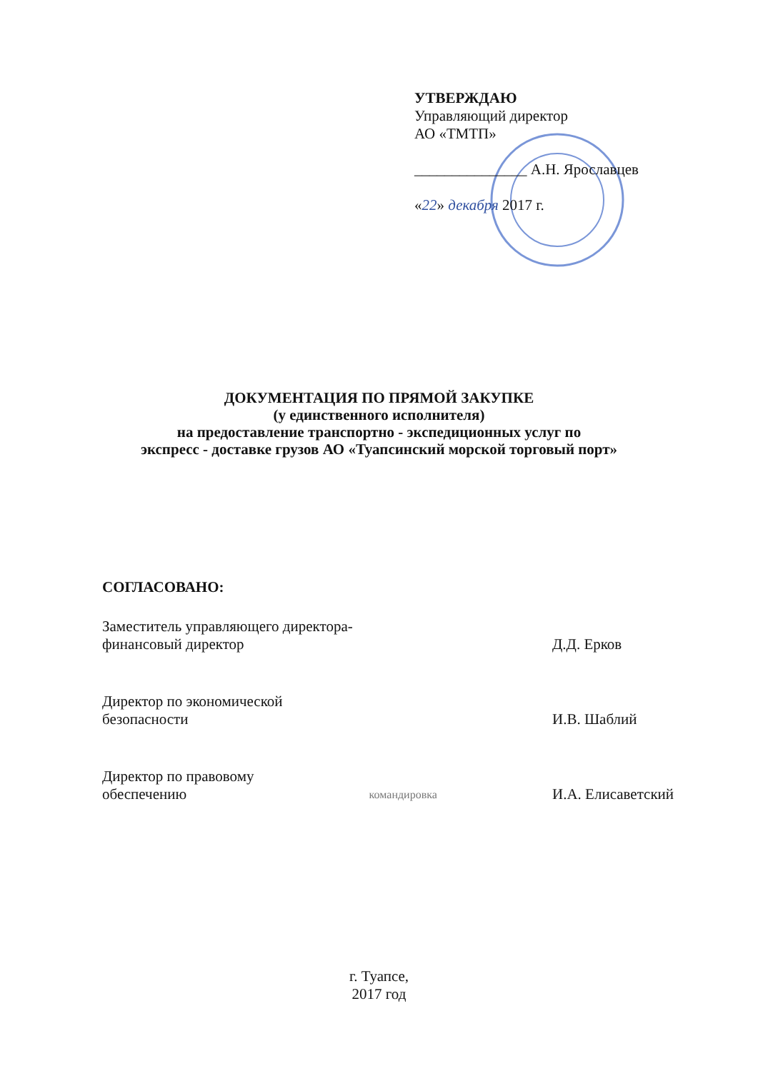УТВЕРЖДАЮ
Управляющий директор
АО «ТМТП»
_______________ А.Н. Ярославцев
«22» декабря 2017 г.
ДОКУМЕНТАЦИЯ ПО ПРЯМОЙ ЗАКУПКЕ
(у единственного исполнителя)
на предоставление транспортно - экспедиционных услуг по
экспресс - доставке грузов АО «Туапсинский морской торговый порт»
СОГЛАСОВАНО:
Заместитель управляющего директора-
финансовый директор
Д.Д. Ерков
Директор по экономической
безопасности
И.В. Шаблий
Директор по правовому
обеспечению
командировка
И.А. Елисаветский
г. Туапсе,
2017 год